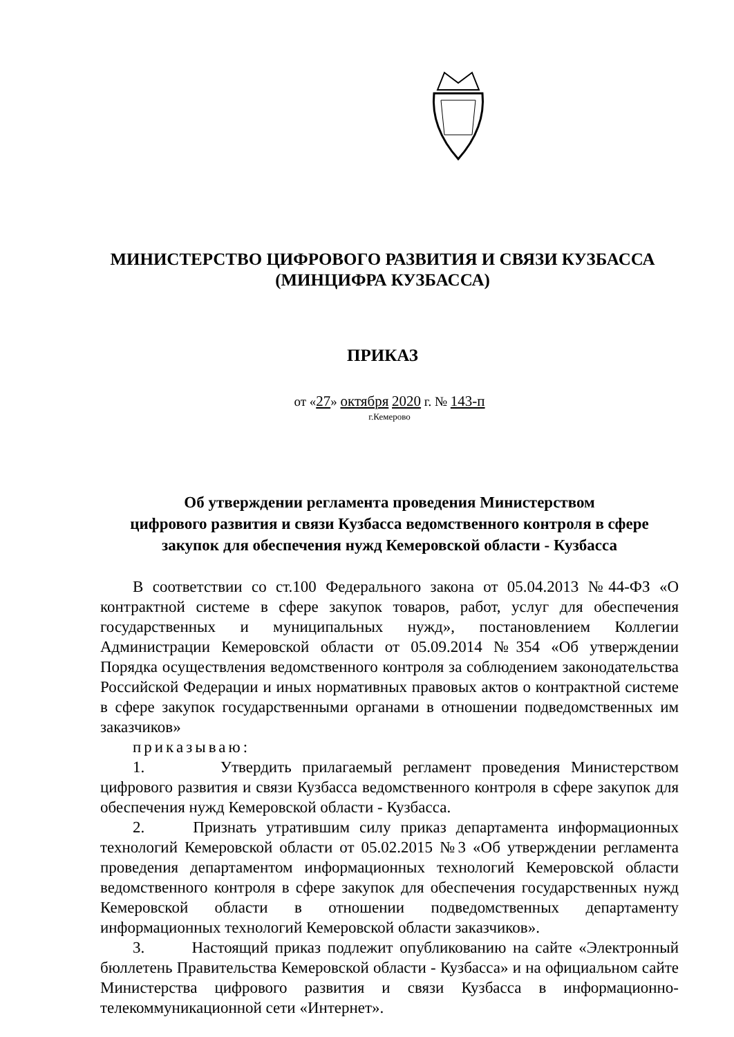МИНИСТЕРСТВО ЦИФРОВОГО РАЗВИТИЯ И СВЯЗИ КУЗБАССА
(МИНЦИФРА КУЗБАССА)
ПРИКАЗ
от «27» октября 2020 г. № 143-п
г.Кемерово
Об утверждении регламента проведения Министерством
цифрового развития и связи Кузбасса ведомственного контроля в сфере
закупок для обеспечения нужд Кемеровской области - Кузбасса
В соответствии со ст.100 Федерального закона от 05.04.2013 №44-ФЗ «О контрактной системе в сфере закупок товаров, работ, услуг для обеспечения государственных и муниципальных нужд», постановлением Коллегии Администрации Кемеровской области от 05.09.2014 №354 «Об утверждении Порядка осуществления ведомственного контроля за соблюдением законодательства Российской Федерации и иных нормативных правовых актов о контрактной системе в сфере закупок государственными органами в отношении подведомственных им заказчиков»
приказываю:
1. Утвердить прилагаемый регламент проведения Министерством цифрового развития и связи Кузбасса ведомственного контроля в сфере закупок для обеспечения нужд Кемеровской области - Кузбасса.
2. Признать утратившим силу приказ департамента информационных технологий Кемеровской области от 05.02.2015 №3 «Об утверждении регламента проведения департаментом информационных технологий Кемеровской области ведомственного контроля в сфере закупок для обеспечения государственных нужд Кемеровской области в отношении подведомственных департаменту информационных технологий Кемеровской области заказчиков».
3. Настоящий приказ подлежит опубликованию на сайте «Электронный бюллетень Правительства Кемеровской области - Кузбасса» и на официальном сайте Министерства цифрового развития и связи Кузбасса в информационно-телекоммуникационной сети «Интернет».